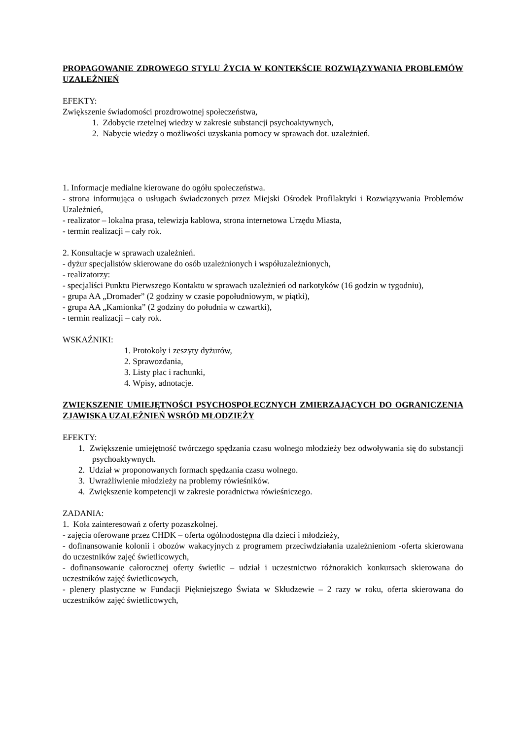PROPAGOWANIE ZDROWEGO STYLU ŻYCIA W KONTEKŚCIE ROZWIĄZYWANIA PROBLEMÓW UZALEŻNIEŃ
EFEKTY:
Zwiększenie świadomości prozdrowotnej społeczeństwa,
1. Zdobycie rzetelnej wiedzy w zakresie substancji psychoaktywnych,
2. Nabycie wiedzy o możliwości uzyskania pomocy w sprawach dot. uzależnień.
1. Informacje medialne kierowane do ogółu społeczeństwa.
- strona informująca o usługach świadczonych przez Miejski Ośrodek Profilaktyki i Rozwiązywania Problemów Uzależnień,
- realizator – lokalna prasa, telewizja kablowa, strona internetowa Urzędu Miasta,
- termin realizacji – cały rok.
2. Konsultacje w sprawach uzależnień.
- dyżur specjalistów skierowane do osób uzależnionych i współuzależnionych,
- realizatorzy:
- specjaliści Punktu Pierwszego Kontaktu w sprawach uzależnień od narkotyków (16 godzin w tygodniu),
- grupa AA „Dromader” (2 godziny w czasie popołudniowym, w piątki),
- grupa AA „Kamionka” (2 godziny do południa w czwartki),
- termin realizacji – cały rok.
WSKAŹNIKI:
1. Protokoły i zeszyty dyżurów,
2. Sprawozdania,
3. Listy płac i rachunki,
4. Wpisy, adnotacje.
ZWIĘKSZENIE UMIEJĘTNOŚCI PSYCHOSPOŁECZNYCH ZMIERZAJĄCYCH DO OGRANICZENIA ZJAWISKA UZALEŻNIEŃ WSRÓD MŁODZIEŻY
EFEKTY:
1. Zwiększenie umiejętność twórczego spędzania czasu wolnego młodzieży bez odwoływania się do substancji psychoaktywnych.
2. Udział w proponowanych formach spędzania czasu wolnego.
3. Uwrażliwienie młodzieży na problemy rówieśników.
4. Zwiększenie kompetencji w zakresie poradnictwa rówieśniczego.
ZADANIA:
1. Koła zainteresowań z oferty pozaszkolnej.
- zajęcia oferowane przez CHDK – oferta ogólnodostępna dla dzieci i młodzieży,
- dofinansowanie kolonii i obozów wakacyjnych z programem przeciwdziałania uzależnieniom -oferta skierowana do uczestników zajęć świetlicowych,
- dofinansowanie całorocznej oferty świetlic – udział i uczestnictwo różnorakich konkursach skierowana do uczestników zajęć świetlicowych,
- plenery plastyczne w Fundacji Piękniejszego Świata w Skłudzewie – 2 razy w roku, oferta skierowana do uczestników zajęć świetlicowych,